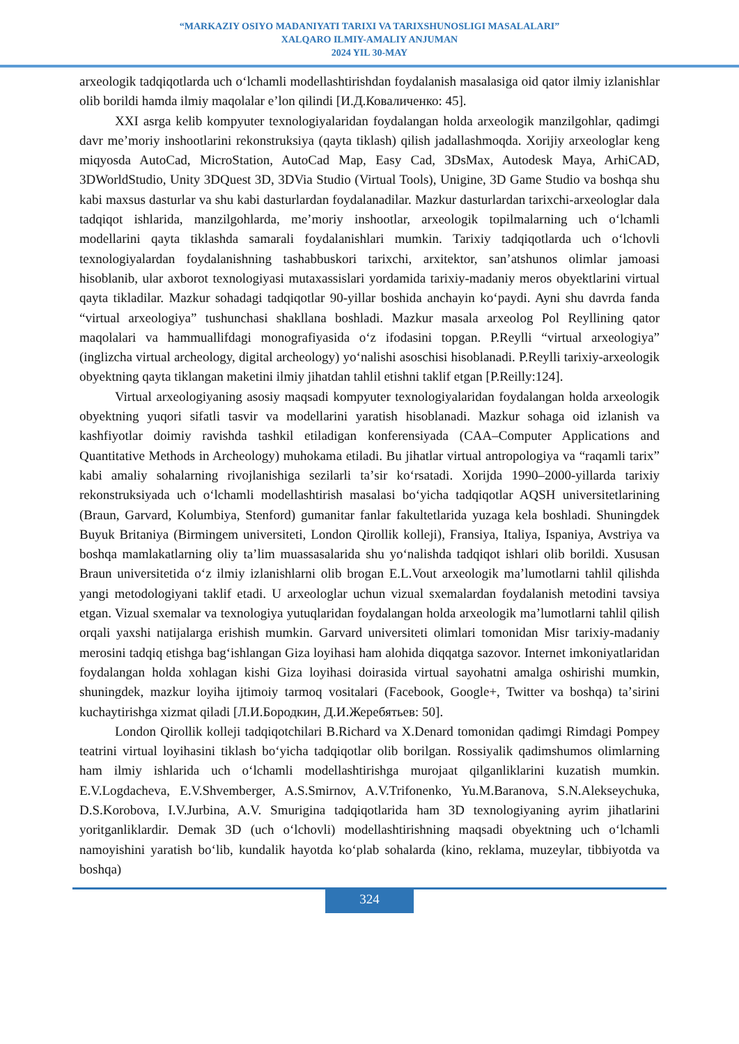“MARKAZIY OSIYO MADANIYATI TARIXI VA TARIXSHUNOSLIGI MASALALARI”
XALQARO ILMIY-AMALIY ANJUMAN
2024 YIL 30-MAY
arxeologik tadqiqotlarda uch oʻlchamli modellashtirishdan foydalanish masalasiga oid qator ilmiy izlanishlar olib borildi hamda ilmiy maqolalar eʼlon qilindi [И.Д.Коваличенко: 45].
XXI asrga kelib kompyuter texnologiyalaridan foydalangan holda arxeologik manzilgohlar, qadimgi davr meʼmoriy inshootlarini rekonstruksiya (qayta tiklash) qilish jadallashmoqda. Xorijiy arxeologlar keng miqyosda AutoCad, MicroStation, AutoCad Map, Easy Cad, 3DsMax, Autodesk Maya, ArhiCAD, 3DWorldStudio, Unity 3DQuest 3D, 3DVia Studio (Virtual Tools), Unigine, 3D Game Studio va boshqa shu kabi maxsus dasturlar va shu kabi dasturlardan foydalanadilar. Mazkur dasturlardan tarixchi-arxeologlar dala tadqiqot ishlarida, manzilgohlarda, meʼmoriy inshootlar, arxeologik topilmalarning uch oʻlchamli modellarini qayta tiklashda samarali foydalanishlari mumkin. Tarixiy tadqiqotlarda uch oʻlchovli texnologiyalardan foydalanishning tashabbuskori tarixchi, arxitektor, sanʼatshunos olimlar jamoasi hisoblanib, ular axborot texnologiyasi mutaxassislari yordamida tarixiy-madaniy meros obyektlarini virtual qayta tikladilar. Mazkur sohadagi tadqiqotlar 90-yillar boshida anchayin koʻpaydi. Ayni shu davrda fanda “virtual arxeologiya” tushunchasi shakllana boshladi. Mazkur masala arxeolog Pol Reyllining qator maqolalari va hammuallifdagi monografiyasida oʻz ifodasini topgan. P.Reylli “virtual arxeologiya” (inglizcha virtual archeology, digital archeology) yoʻnalishi asoschisi hisoblanadi. P.Reylli tarixiy-arxeologik obyektning qayta tiklangan maketini ilmiy jihatdan tahlil etishni taklif etgan [P.Reilly:124].
Virtual arxeologiyaning asosiy maqsadi kompyuter texnologiyalaridan foydalangan holda arxeologik obyektning yuqori sifatli tasvir va modellarini yaratish hisoblanadi. Mazkur sohaga oid izlanish va kashfiyotlar doimiy ravishda tashkil etiladigan konferensiyada (CAA–Computer Applications and Quantitative Methods in Archeology) muhokama etiladi. Bu jihatlar virtual antropologiya va “raqamli tarix” kabi amaliy sohalarning rivojlanishiga sezilarli taʼsir koʻrsatadi. Xorijda 1990–2000-yillarda tarixiy rekonstruksiyada uch oʻlchamli modellashtirish masalasi boʻyicha tadqiqotlar AQSH universitetlarining (Braun, Garvard, Kolumbiya, Stenford) gumanitar fanlar fakultetlarida yuzaga kela boshladi. Shuningdek Buyuk Britaniya (Birmingem universiteti, London Qirollik kolleji), Fransiya, Italiya, Ispaniya, Avstriya va boshqa mamlakatlarning oliy taʼlim muassasalarida shu yoʻnalishda tadqiqot ishlari olib borildi. Xususan Braun universitetida oʻz ilmiy izlanishlarni olib brogan E.L.Vout arxeologik maʼlumotlarni tahlil qilishda yangi metodologiyani taklif etadi. U arxeologlar uchun vizual sxemalardan foydalanish metodini tavsiya etgan. Vizual sxemalar va texnologiya yutuqlaridan foydalangan holda arxeologik maʼlumotlarni tahlil qilish orqali yaxshi natijalarga erishish mumkin. Garvard universiteti olimlari tomonidan Misr tarixiy-madaniy merosini tadqiq etishga bagʻishlangan Giza loyihasi ham alohida diqqatga sazovor. Internet imkoniyatlaridan foydalangan holda xohlagan kishi Giza loyihasi doirasida virtual sayohatni amalga oshirishi mumkin, shuningdek, mazkur loyiha ijtimoiy tarmoq vositalari (Facebook, Google+, Twitter va boshqa) taʼsirini kuchaytirishga xizmat qiladi [Л.И.Бородкин, Д.И.Жеребятьев: 50].
London Qirollik kolleji tadqiqotchilari B.Richard va X.Denard tomonidan qadimgi Rimdagi Pompey teatrini virtual loyihasini tiklash boʻyicha tadqiqotlar olib borilgan. Rossiyalik qadimshumos olimlarning ham ilmiy ishlarida uch oʻlchamli modellashtirishga murojaat qilganliklarini kuzatish mumkin. E.V.Logdacheva, E.V.Shvemberger, A.S.Smirnov, A.V.Trifonenko, Yu.M.Baranova, S.N.Alekseychuka, D.S.Korobova, I.V.Jurbina, A.V. Smurigina tadqiqotlarida ham 3D texnologiyaning ayrim jihatlarini yoritganliklardir. Demak 3D (uch oʻlchovli) modellashtirishning maqsadi obyektning uch oʻlchamli namoyishini yaratish boʻlib, kundalik hayotda koʻplab sohalarda (kino, reklama, muzeylar, tibbiyotda va boshqa)
324